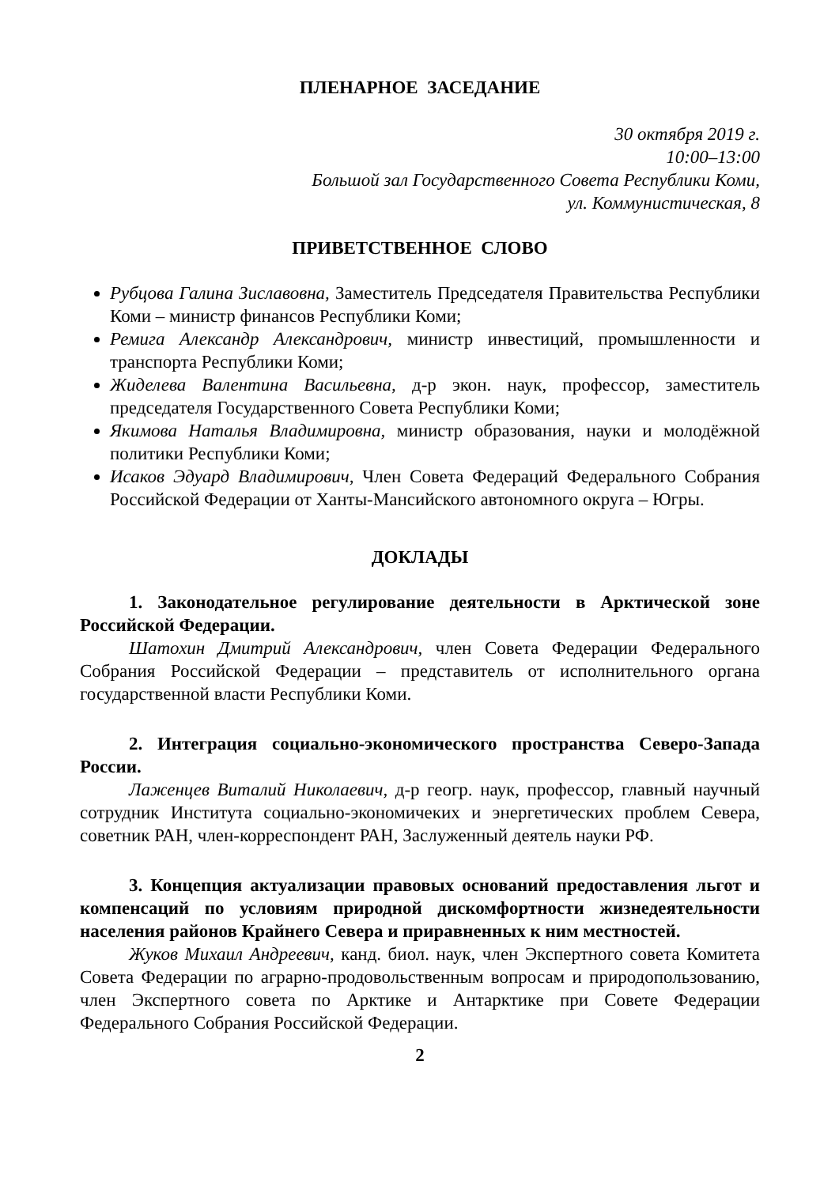ПЛЕНАРНОЕ ЗАСЕДАНИЕ
30 октября 2019 г.
10:00–13:00
Большой зал Государственного Совета Республики Коми,
ул. Коммунистическая, 8
ПРИВЕТСТВЕННОЕ СЛОВО
Рубцова Галина Зиславовна, Заместитель Председателя Правительства Республики Коми – министр финансов Республики Коми;
Ремига Александр Александрович, министр инвестиций, промышленности и транспорта Республики Коми;
Жиделева Валентина Васильевна, д-р экон. наук, профессор, заместитель председателя Государственного Совета Республики Коми;
Якимова Наталья Владимировна, министр образования, науки и молодёжной политики Республики Коми;
Исаков Эдуард Владимирович, Член Совета Федераций Федерального Собрания Российской Федерации от Ханты-Мансийского автономного округа – Югры.
ДОКЛАДЫ
1. Законодательное регулирование деятельности в Арктической зоне Российской Федерации.
Шатохин Дмитрий Александрович, член Совета Федерации Федерального Собрания Российской Федерации – представитель от исполнительного органа государственной власти Республики Коми.
2. Интеграция социально-экономического пространства Северо-Запада России.
Лаженцев Виталий Николаевич, д-р геогр. наук, профессор, главный научный сотрудник Института социально-экономичеких и энергетических проблем Севера, советник РАН, член-корреспондент РАН, Заслуженный деятель науки РФ.
3. Концепция актуализации правовых оснований предоставления льгот и компенсаций по условиям природной дискомфортности жизнедеятельности населения районов Крайнего Севера и приравненных к ним местностей.
Жуков Михаил Андреевич, канд. биол. наук, член Экспертного совета Комитета Совета Федерации по аграрно-продовольственным вопросам и природопользованию, член Экспертного совета по Арктике и Антарктике при Совете Федерации Федерального Собрания Российской Федерации.
2